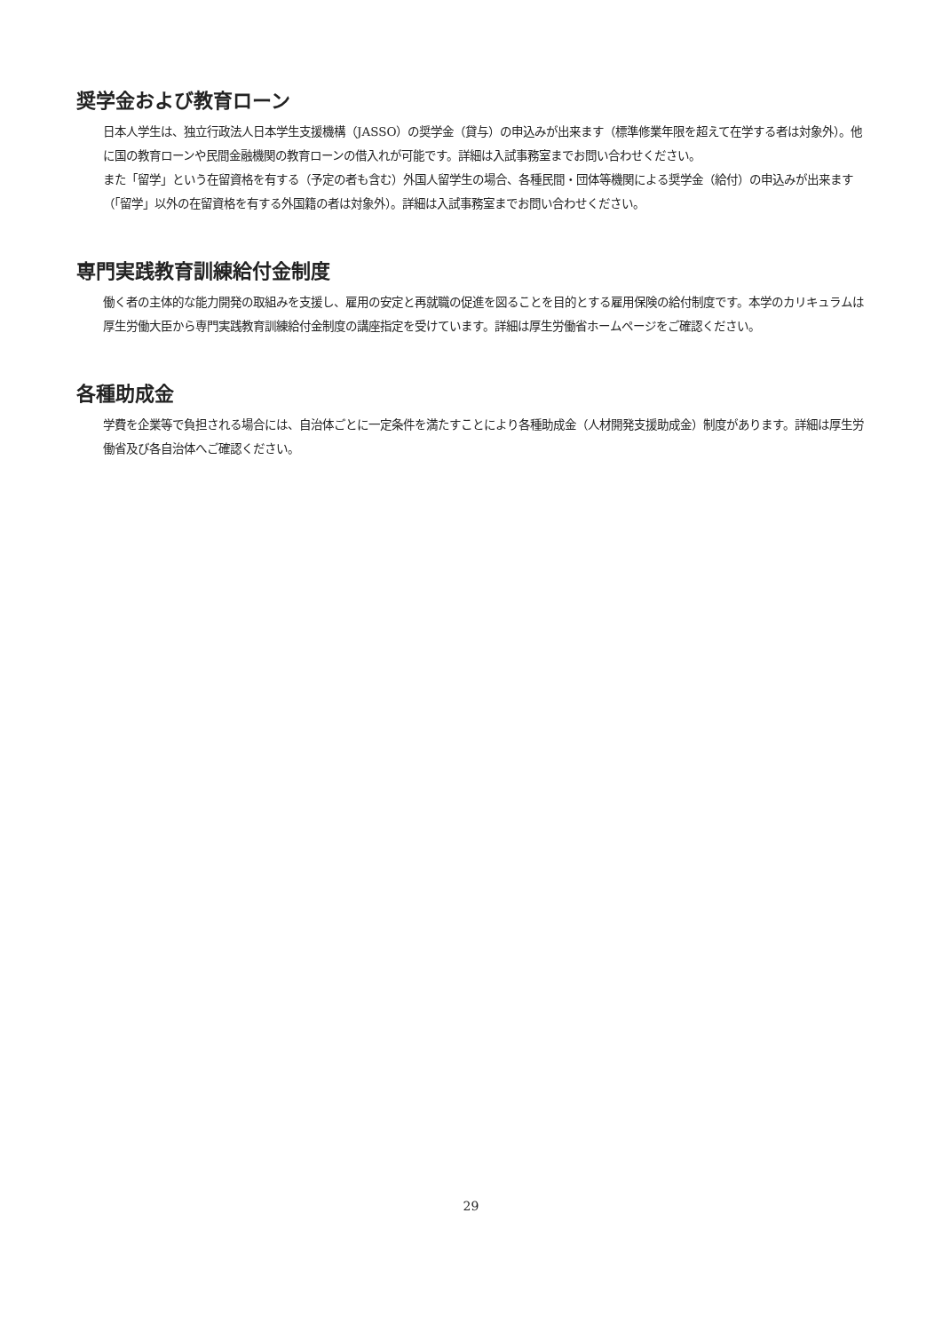奨学金および教育ローン
日本人学生は、独立行政法人日本学生支援機構（JASSO）の奨学金（貸与）の申込みが出来ます（標準修業年限を超えて在学する者は対象外）。他に国の教育ローンや民間金融機関の教育ローンの借入れが可能です。詳細は入試事務室までお問い合わせください。
また「留学」という在留資格を有する（予定の者も含む）外国人留学生の場合、各種民間・団体等機関による奨学金（給付）の申込みが出来ます（「留学」以外の在留資格を有する外国籍の者は対象外）。詳細は入試事務室までお問い合わせください。
専門実践教育訓練給付金制度
働く者の主体的な能力開発の取組みを支援し、雇用の安定と再就職の促進を図ることを目的とする雇用保険の給付制度です。本学のカリキュラムは厚生労働大臣から専門実践教育訓練給付金制度の講座指定を受けています。詳細は厚生労働省ホームページをご確認ください。
各種助成金
学費を企業等で負担される場合には、自治体ごとに一定条件を満たすことにより各種助成金（人材開発支援助成金）制度があります。詳細は厚生労働省及び各自治体へご確認ください。
29